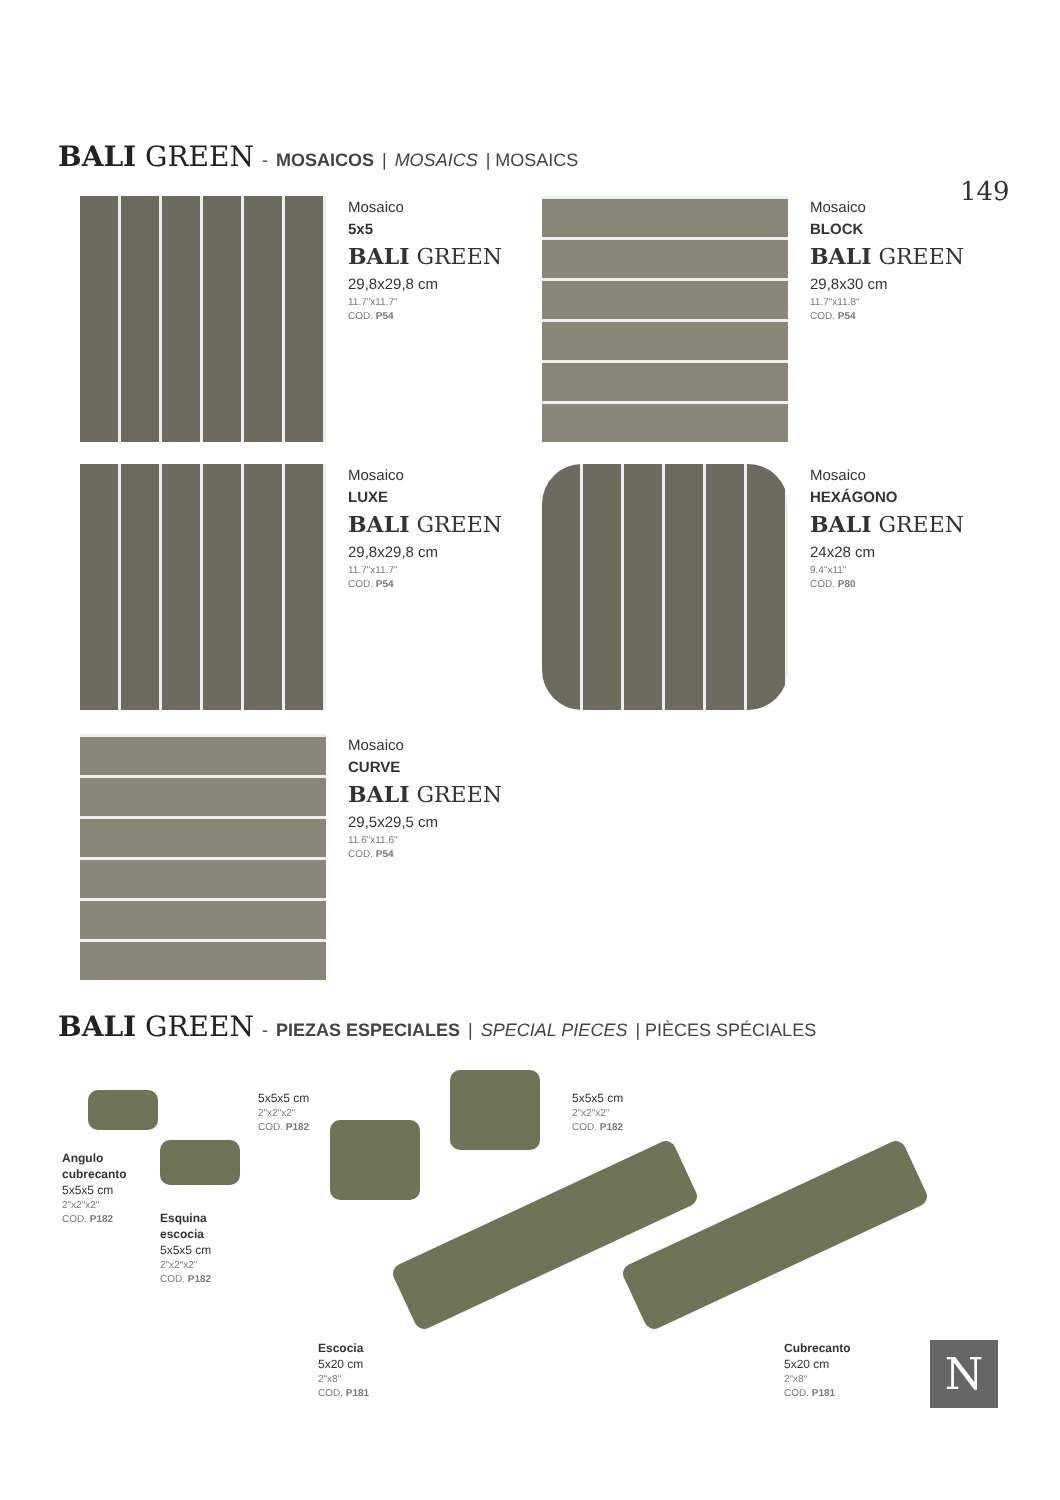BALI GREEN - MOSAICOS | MOSAICS | MOSAICS
149
Mosaico
5x5
BALI GREEN
29,8x29,8 cm
11.7"x11.7"
COD. P54
Mosaico
BLOCK
BALI GREEN
29,8x30 cm
11.7"x11.8"
COD. P54
Mosaico
LUXE
BALI GREEN
29,8x29,8 cm
11.7"x11.7"
COD. P54
Mosaico
HEXÁGONO
BALI GREEN
24x28 cm
9.4"x11"
COD. P80
Mosaico
CURVE
BALI GREEN
29,5x29,5 cm
11.6"x11.6"
COD. P54
BALI GREEN - PIEZAS ESPECIALES | SPECIAL PIECES | PIÈCES SPÉCIALES
Angulo
cubrecanto
5x5x5 cm
2"x2"x2"
COD. P182
Esquina
escocia
5x5x5 cm
2"x2"x2"
COD. P182
5x5x5 cm
2"x2"x2"
COD. P182
5x5x5 cm
2"x2"x2"
COD. P182
Escocia
5x20 cm
2"x8"
COD. P181
Cubrecanto
5x20 cm
2"x8"
COD. P181
N